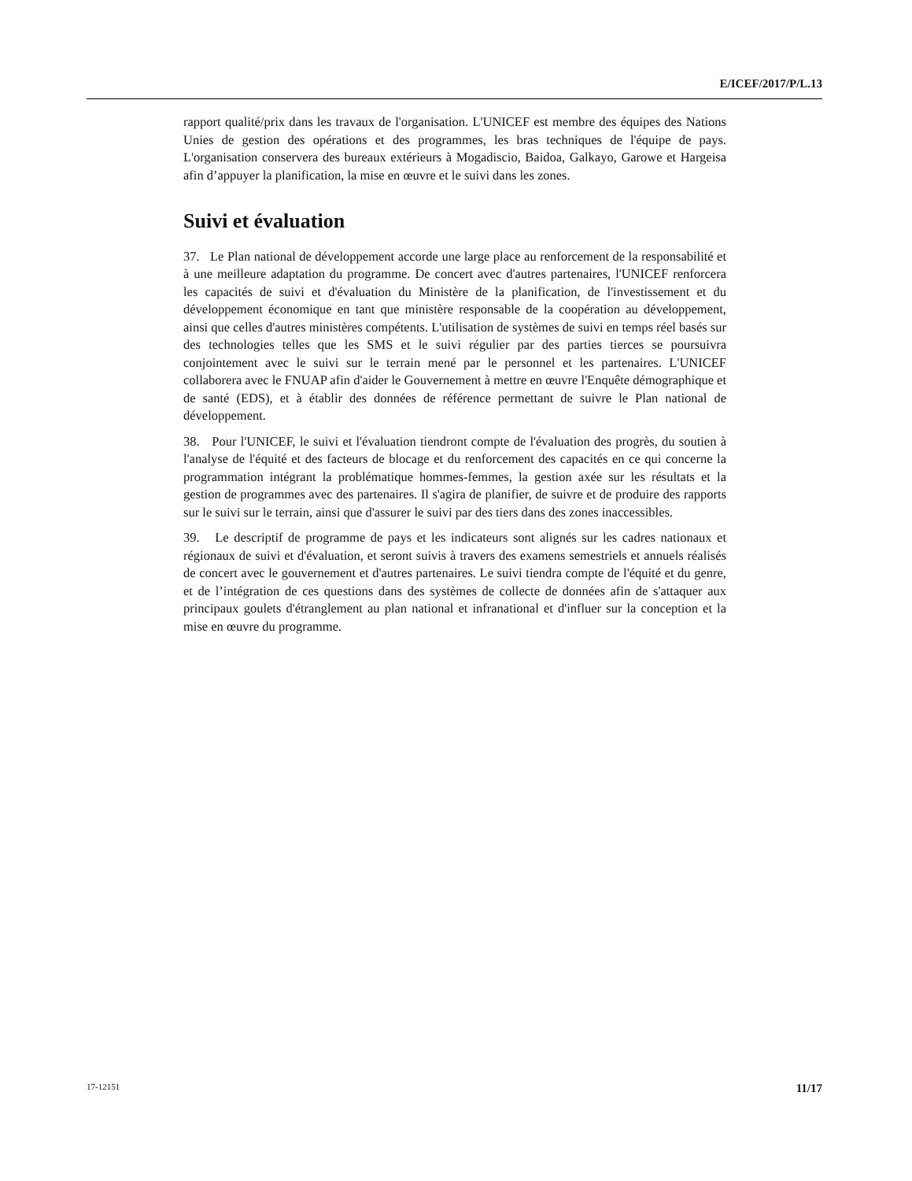E/ICEF/2017/P/L.13
rapport qualité/prix dans les travaux de l'organisation. L'UNICEF est membre des équipes des Nations Unies de gestion des opérations et des programmes, les bras techniques de l'équipe de pays. L'organisation conservera des bureaux extérieurs à Mogadiscio, Baidoa, Galkayo, Garowe et Hargeisa afin d’appuyer la planification, la mise en œuvre et le suivi dans les zones.
Suivi et évaluation
37. Le Plan national de développement accorde une large place au renforcement de la responsabilité et à une meilleure adaptation du programme. De concert avec d'autres partenaires, l'UNICEF renforcera les capacités de suivi et d'évaluation du Ministère de la planification, de l'investissement et du développement économique en tant que ministère responsable de la coopération au développement, ainsi que celles d'autres ministères compétents. L'utilisation de systèmes de suivi en temps réel basés sur des technologies telles que les SMS et le suivi régulier par des parties tierces se poursuivra conjointement avec le suivi sur le terrain mené par le personnel et les partenaires. L'UNICEF collaborera avec le FNUAP afin d'aider le Gouvernement à mettre en œuvre l'Enquête démographique et de santé (EDS), et à établir des données de référence permettant de suivre le Plan national de développement.
38. Pour l'UNICEF, le suivi et l'évaluation tiendront compte de l'évaluation des progrès, du soutien à l'analyse de l'équité et des facteurs de blocage et du renforcement des capacités en ce qui concerne la programmation intégrant la problématique hommes-femmes, la gestion axée sur les résultats et la gestion de programmes avec des partenaires. Il s'agira de planifier, de suivre et de produire des rapports sur le suivi sur le terrain, ainsi que d'assurer le suivi par des tiers dans des zones inaccessibles.
39. Le descriptif de programme de pays et les indicateurs sont alignés sur les cadres nationaux et régionaux de suivi et d'évaluation, et seront suivis à travers des examens semestriels et annuels réalisés de concert avec le gouvernement et d'autres partenaires. Le suivi tiendra compte de l'équité et du genre, et de l’intégration de ces questions dans des systèmes de collecte de données afin de s'attaquer aux principaux goulets d'étranglement au plan national et infranational et d'influer sur la conception et la mise en œuvre du programme.
17-12151 11/17